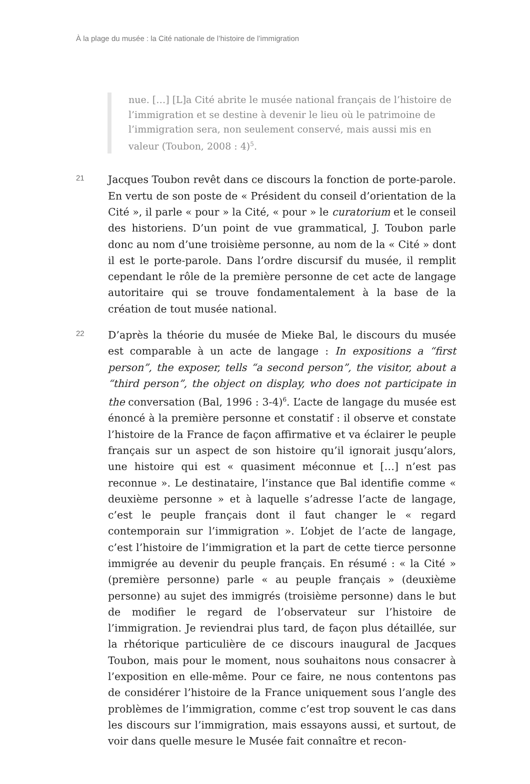À la plage du musée : la Cité nationale de l’histoire de l’immigration
nue. […] [L]a Cité abrite le musée national français de l’histoire de l’immigration et se destine à devenir le lieu où le patrimoine de l’immigration sera, non seulement conservé, mais aussi mis en valeur (Toubon, 2008 : 4)<sup>5</sup>.
21
Jacques Toubon revêt dans ce discours la fonction de porte-parole. En vertu de son poste de « Président du conseil d’orientation de la Cité », il parle « pour » la Cité, « pour » le curatorium et le conseil des historiens. D’un point de vue grammatical, J. Toubon parle donc au nom d’une troisième personne, au nom de la « Cité » dont il est le porte-parole. Dans l’ordre discursif du musée, il remplit cependant le rôle de la première personne de cet acte de langage autoritaire qui se trouve fondamentalement à la base de la création de tout musée national.
22
D’après la théorie du musée de Mieke Bal, le discours du musée est comparable à un acte de langage : In expositions a “first person”, the exposer, tells “a second person”, the visitor, about a “third person”, the object on display, who does not participate in the conversation (Bal, 1996 : 3-4)<sup>6</sup>. L’acte de langage du musée est énoncé à la première personne et constatif : il observe et constate l’histoire de la France de façon affirmative et va éclairer le peuple français sur un aspect de son histoire qu’il ignorait jusqu’alors, une histoire qui est « quasiment méconnue et […] n’est pas reconnue ». Le destinataire, l’instance que Bal identifie comme « deuxième personne » et à laquelle s’adresse l’acte de langage, c’est le peuple français dont il faut changer le « regard contemporain sur l’immigration ». L’objet de l’acte de langage, c’est l’histoire de l’immigration et la part de cette tierce personne immigrée au devenir du peuple français. En résumé : « la Cité » (première personne) parle « au peuple français » (deuxième personne) au sujet des immigrés (troisième personne) dans le but de modifier le regard de l’observateur sur l’histoire de l’immigration. Je reviendrai plus tard, de façon plus détaillée, sur la rhétorique particulière de ce discours inaugural de Jacques Toubon, mais pour le moment, nous souhaitons nous consacrer à l’exposition en elle-même. Pour ce faire, ne nous contentons pas de considérer l’histoire de la France uniquement sous l’angle des problèmes de l’immigration, comme c’est trop souvent le cas dans les discours sur l’immigration, mais essayons aussi, et surtout, de voir dans quelle mesure le Musée fait connaître et recon-